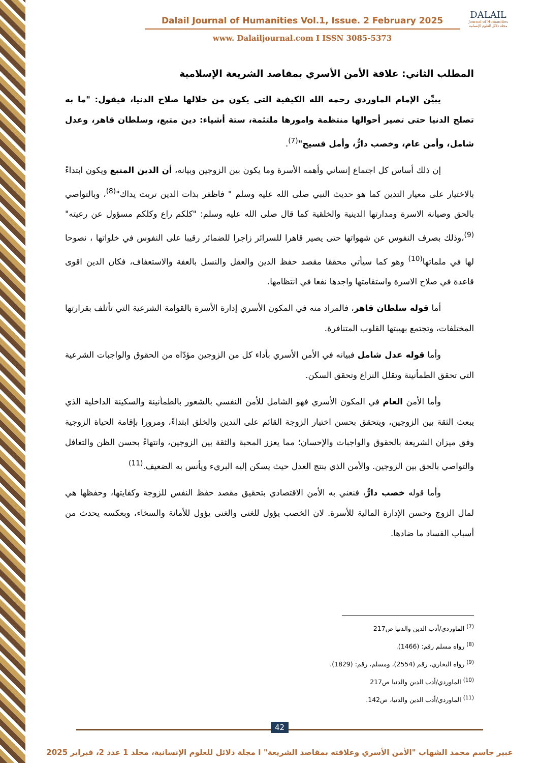DALAIL
Journal of Humanities
مجلة دلائل للعلوم الإنسانية
Dalail Journal of Humanities Vol.1, Issue. 2 February 2025
www. Dalailjournal.com I ISSN 3085-5373
المطلب الثاني: علاقة الأمن الأسري بمقاصد الشريعة الإسلامية
يبيِّن الإمام الماوردي رحمه الله الكيفية التي يكون من خلالها صلاح الدنيا، فيقول: "ما به تصلح الدنيا حتى تصير أحوالها منتظمة وامورها ملتئمة، ستة أشياء: دين متبع، وسلطان قاهر، وعدل شامل، وأمن عام، وخصب دارٌّ، وأمل فسيح"<sup>(7)</sup>.
إن ذلك أساس كل اجتماع إنساني وأهمه الأسرة وما يكون بين الزوجين وبيانه، أن الدين المتبع ويكون ابتداءً بالاختيار على معيار التدين كما هو حديث النبي صلى الله عليه وسلم " فاظفر بذات الدين تربت يداك"<sup>(8)</sup>، وبالتواصي بالحق وصيانة الاسرة ومدارتها الدينية والخلقية كما قال صلى الله عليه وسلم: "كلكم راع وكلكم مسؤول عن رعيته"<sup>(9)</sup>،وذلك بصرف النفوس عن شهواتها حتى يصير قاهرا للسرائر زاجرا للضمائر رقيبا على النفوس في خلواتها ، نصوحا لها في ملماتها<sup>(10)</sup> وهو كما سيأتي محققا مقصد حفظ الدين والعقل والنسل بالعفة والاستعفاف، فكان الدين اقوى قاعدة في صلاح الاسرة واستقامتها واجدها نفعا في انتظامها.
أما قوله سلطان قاهر، فالمراد منه في المكون الأسري إدارة الأسرة بالقوامة الشرعية التي تأتلف بقرارتها المختلفات، وتجتمع بهيبتها القلوب المتنافرة.
وأما قوله عدل شامل فبيانه في الأمن الأسري بأداء كل من الزوجين مؤدّاه من الحقوق والواجبات الشرعية التي تحقق الطمأنينة وتقلل النزاع وتحقق السكن.
وأما الأمن العام في المكون الأسري فهو الشامل للأمن النفسي بالشعور بالطمأنينة والسكينة الداخلية الذي يبعث الثقة بين الزوجين، ويتحقق بحسن اختيار الزوجة القائم على التدين والخلق ابتداءً، ومرورا بإقامة الحياة الزوجية وفق ميزان الشريعة بالحقوق والواجبات والإحسان؛ مما يعزز المحبة والثقة بين الزوجين، وانتهاءً بحسن الظن والتغافل والتواصي بالحق بين الزوجين. والأمن الذي ينتج العدل حيث يسكن إليه البريء ويأنس به الضعيف.<sup>(11)</sup>
وأما قوله خصب دارٌّ، فنعني به الأمن الاقتصادي بتحقيق مقصد حفظ النفس للزوجة وكفايتها، وحفظها هي لمال الزوج وحسن الإدارة المالية للأسرة. لان الخصب يؤول للغنى والغنى يؤول للأمانة والسخاء، وبعكسه يحدث من أسباب الفساد ما ضادها.
<sup>(7)</sup> الماوردي/أدب الدين والدنيا ص217
<sup>(8)</sup> رواه مسلم رقم: (1466).
<sup>(9)</sup> رواه البخاري، رقم (2554)، ومسلم، رقم: (1829).
<sup>(10)</sup> الماوردي/أدب الدين والدنيا ص217
<sup>(11)</sup> الماوردي/أدب الدين والدنيا، ص142.
42
عبير جاسم محمد الشهاب "الأمن الأسري وعلاقته بمقاصد الشريعة" I مجلة دلائل للعلوم الإنسانية، مجلد 1 عدد 2، فبراير 2025